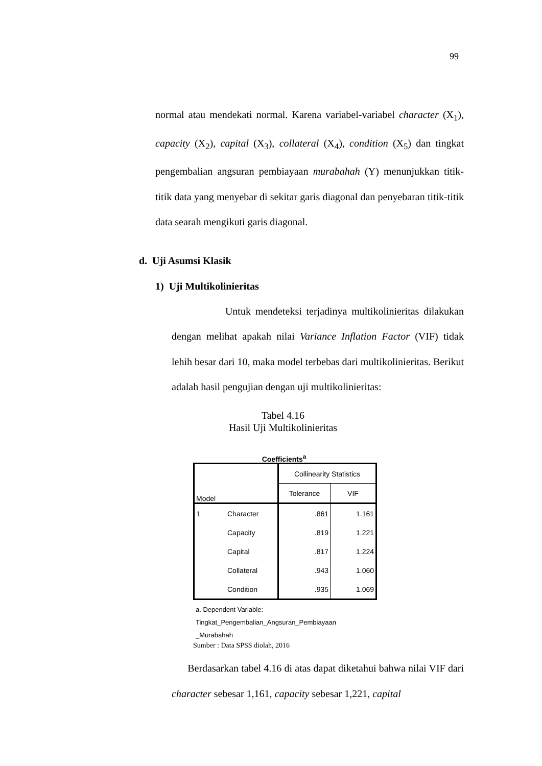99
normal atau mendekati normal. Karena variabel-variabel character (X<sub>1</sub>), capacity (X<sub>2</sub>), capital (X<sub>3</sub>), collateral (X<sub>4</sub>), condition (X<sub>5</sub>) dan tingkat pengembalian angsuran pembiayaan murabahah (Y) menunjukkan titik-titik data yang menyebar di sekitar garis diagonal dan penyebaran titik-titik data searah mengikuti garis diagonal.
d. Uji Asumsi Klasik
1) Uji Multikolinieritas
Untuk mendeteksi terjadinya multikolinieritas dilakukan dengan melihat apakah nilai Variance Inflation Factor (VIF) tidak lehih besar dari 10, maka model terbebas dari multikolinieritas. Berikut adalah hasil pengujian dengan uji multikolinieritas:
Tabel 4.16
Hasil Uji Multikolinieritas
Coefficients<sup>a</sup>
| Model | | Collinearity Statistics | |
| --- | --- | --- | --- |
| | | Tolerance | VIF |
| 1 | Character | .861 | 1.161 |
| | Capacity | .819 | 1.221 |
| | Capital | .817 | 1.224 |
| | Collateral | .943 | 1.060 |
| | Condition | .935 | 1.069 |
a. Dependent Variable:
Tingkat_Pengembalian_Angsuran_Pembiayaan
_Murabahah
Sumber : Data SPSS diolah, 2016
Berdasarkan tabel 4.16 di atas dapat diketahui bahwa nilai VIF dari character sebesar 1,161, capacity sebesar 1,221, capital